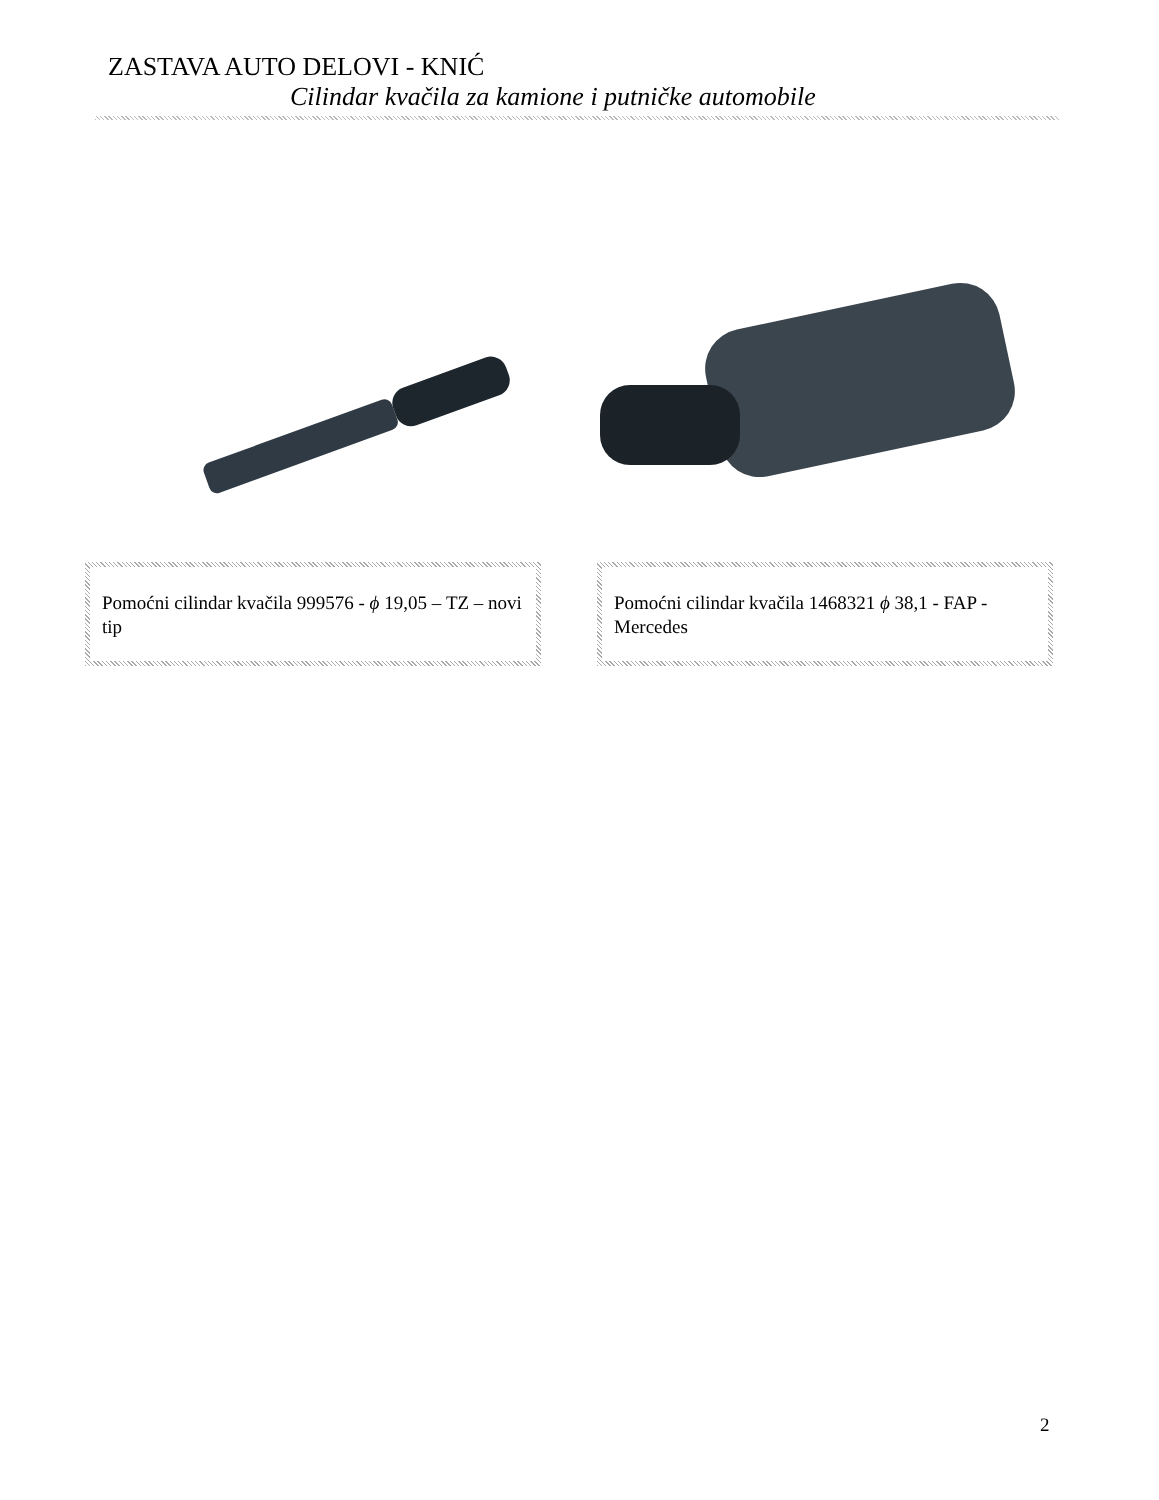ZASTAVA AUTO DELOVI - KNIĆ
Cilindar kvačila za kamione i putničke automobile
Pomoćni cilindar kvačila 999576 - ϕ 19,05 – TZ – novi tip
Pomoćni cilindar kvačila 1468321 ϕ 38,1 - FAP - Mercedes
2